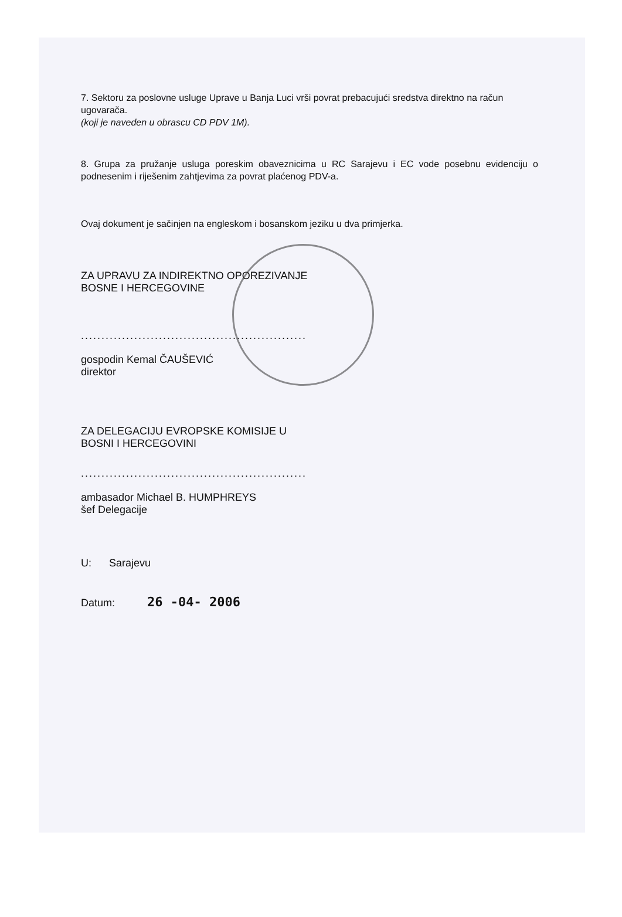7. Sektoru za poslovne usluge Uprave u Banja Luci vrši povrat prebacujući sredstva direktno na račun ugovarača.
(koji je naveden u obrascu CD PDV 1M).
8. Grupa za pružanje usluga poreskim obaveznicima u RC Sarajevu i EC vode posebnu evidenciju o podnesenim i riješenim zahtjevima za povrat plaćenog PDV-a.
Ovaj dokument je sačinjen na engleskom i bosanskom jeziku u dva primjerka.
ZA UPRAVU ZA INDIREKTNO OPOREZIVANJE
BOSNE I HERCEGOVINE
.......................................................
gospodin Kemal ČAUŠEVIĆ
direktor
ZA DELEGACIJU EVROPSKE KOMISIJE U
BOSNI I HERCEGOVINI
.......................................................
ambasador Michael B. HUMPHREYS
šef Delegacije
U: Sarajevu
Datum: 26 -04- 2006